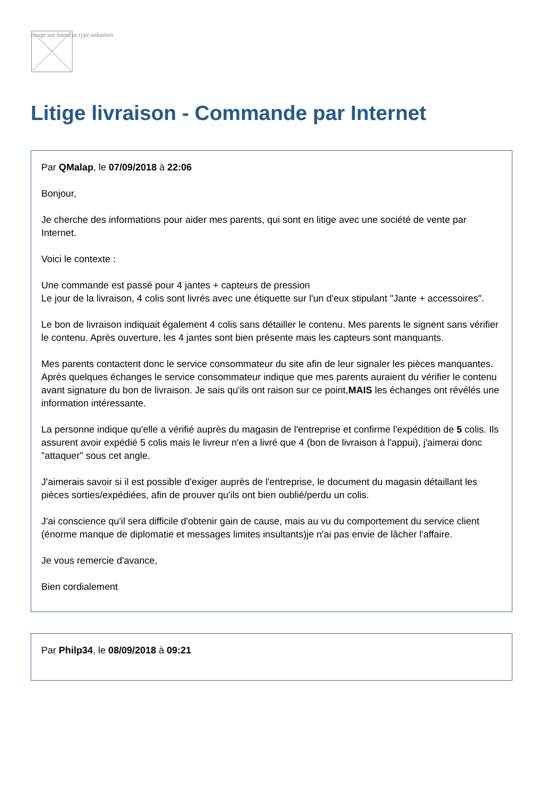Image not found or type unknown
Litige livraison - Commande par Internet
Par QMalap, le 07/09/2018 à 22:06
Bonjour,
Je cherche des informations pour aider mes parents, qui sont en litige avec une société de vente par Internet.
Voici le contexte :
Une commande est passé pour 4 jantes + capteurs de pression
Le jour de la livraison, 4 colis sont livrés avec une étiquette sur l'un d'eux stipulant "Jante + accessoires".
Le bon de livraison indiquait également 4 colis sans détailler le contenu. Mes parents le signent sans vérifier le contenu. Après ouverture, les 4 jantes sont bien présente mais les capteurs sont manquants.
Mes parents contactent donc le service consommateur du site afin de leur signaler les pièces manquantes. Après quelques échanges le service consommateur indique que mes parents auraient du vérifier le contenu avant signature du bon de livraison. Je sais qu'ils ont raison sur ce point,MAIS les échanges ont révélés une information intéressante.
La personne indique qu'elle a vérifié auprès du magasin de l'entreprise et confirme l'expédition de 5 colis. Ils assurent avoir expédié 5 colis mais le livreur n'en a livré que 4 (bon de livraison à l'appui), j'aimerai donc "attaquer" sous cet angle.
J'aimerais savoir si il est possible d'exiger auprès de l'entreprise, le document du magasin détaillant les pièces sorties/expédiées, afin de prouver qu'ils ont bien oublié/perdu un colis.
J'ai conscience qu'il sera difficile d'obtenir gain de cause, mais au vu du comportement du service client (énorme manque de diplomatie et messages limites insultants)je n'ai pas envie de lâcher l'affaire.
Je vous remercie d'avance,
Bien cordialement
Par Philp34, le 08/09/2018 à 09:21